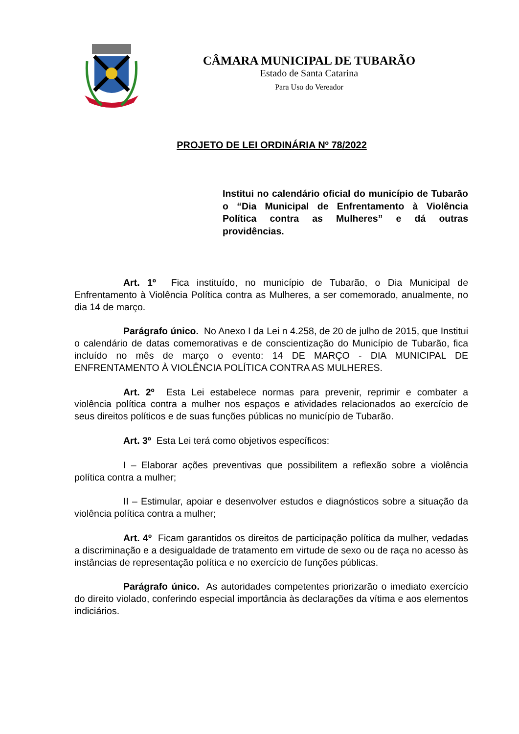CÂMARA MUNICIPAL DE TUBARÃO
Estado de Santa Catarina
Para Uso do Vereador
PROJETO DE LEI ORDINÁRIA Nº 78/2022
Institui no calendário oficial do município de Tubarão o “Dia Municipal de Enfrentamento à Violência Política contra as Mulheres” e dá outras providências.
Art. 1º Fica instituído, no município de Tubarão, o Dia Municipal de Enfrentamento à Violência Política contra as Mulheres, a ser comemorado, anualmente, no dia 14 de março.
Parágrafo único. No Anexo I da Lei n 4.258, de 20 de julho de 2015, que Institui o calendário de datas comemorativas e de conscientização do Município de Tubarão, fica incluído no mês de março o evento: 14 DE MARÇO - DIA MUNICIPAL DE ENFRENTAMENTO À VIOLÊNCIA POLÍTICA CONTRA AS MULHERES.
Art. 2º Esta Lei estabelece normas para prevenir, reprimir e combater a violência política contra a mulher nos espaços e atividades relacionados ao exercício de seus direitos políticos e de suas funções públicas no município de Tubarão.
Art. 3º Esta Lei terá como objetivos específicos:
I – Elaborar ações preventivas que possibilitem a reflexão sobre a violência política contra a mulher;
II – Estimular, apoiar e desenvolver estudos e diagnósticos sobre a situação da violência política contra a mulher;
Art. 4º Ficam garantidos os direitos de participação política da mulher, vedadas a discriminação e a desigualdade de tratamento em virtude de sexo ou de raça no acesso às instâncias de representação política e no exercício de funções públicas.
Parágrafo único. As autoridades competentes priorizarão o imediato exercício do direito violado, conferindo especial importância às declarações da vítima e aos elementos indiciários.